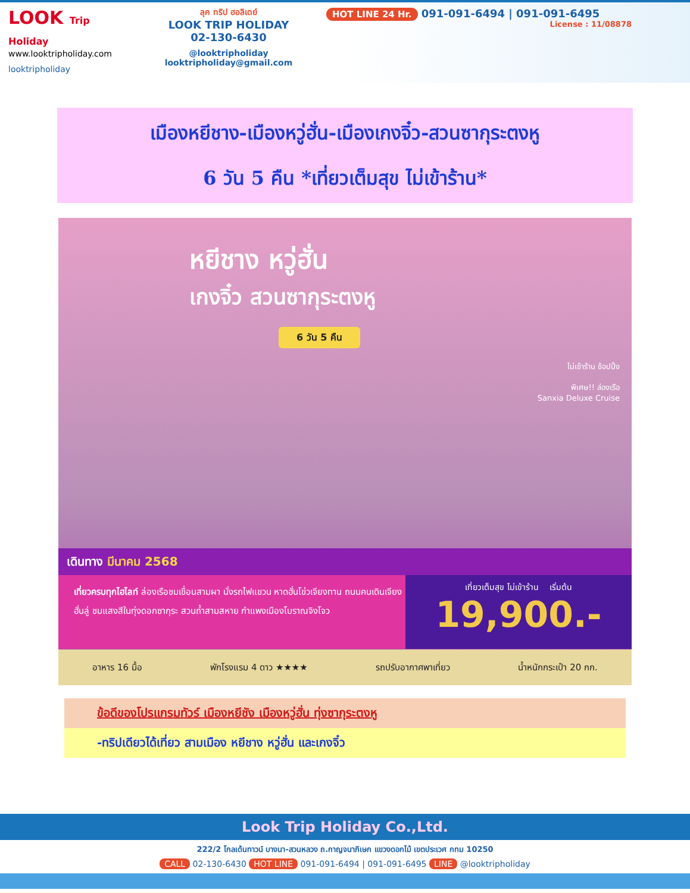LOOK Trip Holiday
www.looktripholiday.com
looktripholiday
ลุค ทริป ฮอลิเดย์
LOOK TRIP HOLIDAY
02-130-6430
@looktripholiday looktripholiday@gmail.com
HOT LINE 24 Hr. 091-091-6494 | 091-091-6495
License : 11/08878
เมืองหยีชาง-เมืองหวู่ฮั่น-เมืองเกงจิ๋ว-สวนซากุระตงหู
6 วัน 5 คืน *เที่ยวเต็มสุข ไม่เข้าร้าน*
หยีชาง หวู่ฮั่น
เกงจิ๋ว สวนซากุระตงหู
6 วัน 5 คืน
ไม่เข้าร้าน ช้อปปิ้ง
พิเศษ!! ล่องเรือ
Sanxia Deluxe Cruise
เดินทาง มีนาคม 2568
เที่ยวครบทุกไฮไลท์ ล่องเรือชมเขื่อนสามผา นั่งรถไฟแขวน หาดฮั่นโข่วเจียงทาน ถนนคนเดินเจียงฮั่นลู่ ชมแสงสีในทุ่งดอกซากุระ สวนถ้ำสามสหาย กำแพงเมืองโบราณจิงโจว
เที่ยวเต็มสุข ไม่เข้าร้าน เริ่มต้น
19,900.-
อาหาร 16 มื้อ พักโรงแรม 4 ดาว ★★★★ รถปรับอากาศพาเที่ยว น้ำหนักกระเป๋า 20 กก.
ข้อดีของโปรแกรมทัวร์ เมืองหยีชัง เมืองหวู่ฮั่น ทุ่งซากุระตงหู
-ทริปเดียวได้เที่ยว สามเมือง หยีชาง หวู่ฮั่น และเกงจิ๋ว
Look Trip Holiday Co.,Ltd.
222/2 โกลเด้นทาวน์ บางนา-สวนหลวง ถ.กาญจนาภิเษก แขวงดอกไม้ เขตประเวศ กทม 10250
CALL 02-130-6430 HOT LINE 091-091-6494 | 091-091-6495 LINE @looktripholiday